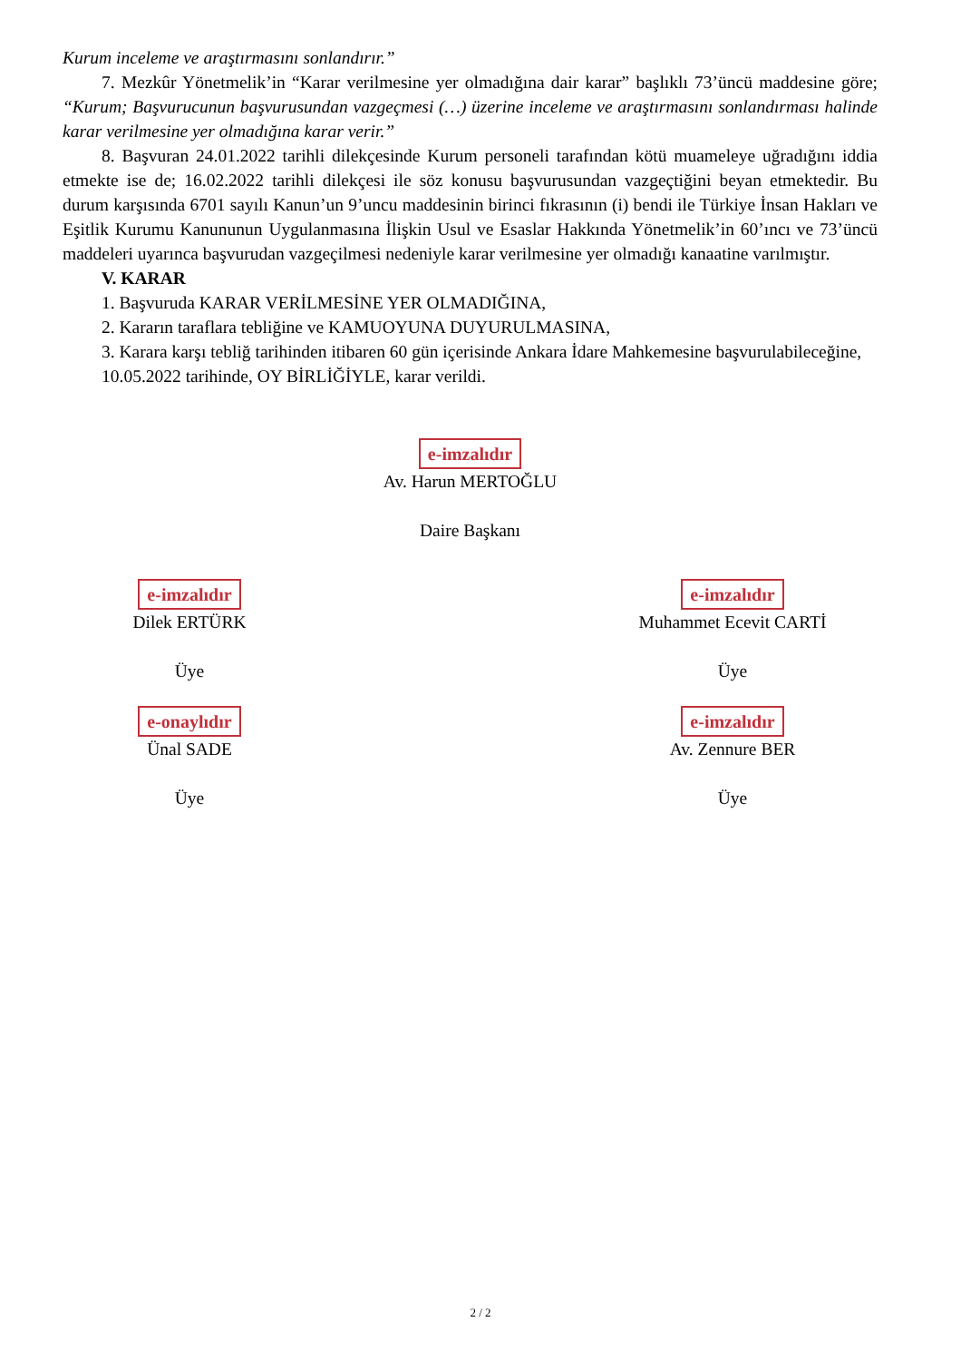Kurum inceleme ve araştırmasını sonlandırır.”
7. Mezkûr Yönetmelik’in “Karar verilmesine yer olmadığına dair karar” başlıklı 73’üncü maddesine göre; “Kurum; Başvurucunun başvurusundan vazgeçmesi (…) üzerine inceleme ve araştırmasını sonlandırması halinde karar verilmesine yer olmadığına karar verir.”
8. Başvuran 24.01.2022 tarihli dilekçesinde Kurum personeli tarafından kötü muameleye uğradığını iddia etmekte ise de; 16.02.2022 tarihli dilekçesi ile söz konusu başvurusundan vazgeçtiğini beyan etmektedir. Bu durum karşısında 6701 sayılı Kanun’un 9’uncu maddesinin birinci fıkrasının (i) bendi ile Türkiye İnsan Hakları ve Eşitlik Kurumu Kanununun Uygulanmasına İlişkin Usul ve Esaslar Hakkında Yönetmelik’in 60’ıncı ve 73’üncü maddeleri uyarınca başvurudan vazgeçilmesi nedeniyle karar verilmesine yer olmadığı kanaatine varılmıştır.
V. KARAR
1. Başvuruda KARAR VERİLMESİNE YER OLMADIĞINA,
2. Kararın taraflara tebliğine ve KAMUOYUNA DUYURULMASINA,
3. Karara karşı tebliğ tarihinden itibaren 60 gün içerisinde Ankara İdare Mahkemesine başvurulabileceğine,
10.05.2022 tarihinde, OY BİRLİĞİYLE, karar verildi.
e-imzalıdır
Av. Harun MERTOĞLU
Daire Başkanı
e-imzalıdır
Dilek ERTÜRK
Üye
e-imzalıdır
Muhammet Ecevit CARTİ
Üye
e-onaylıdır
Ünal SADE
Üye
e-imzalıdır
Av. Zennure BER
Üye
2 / 2